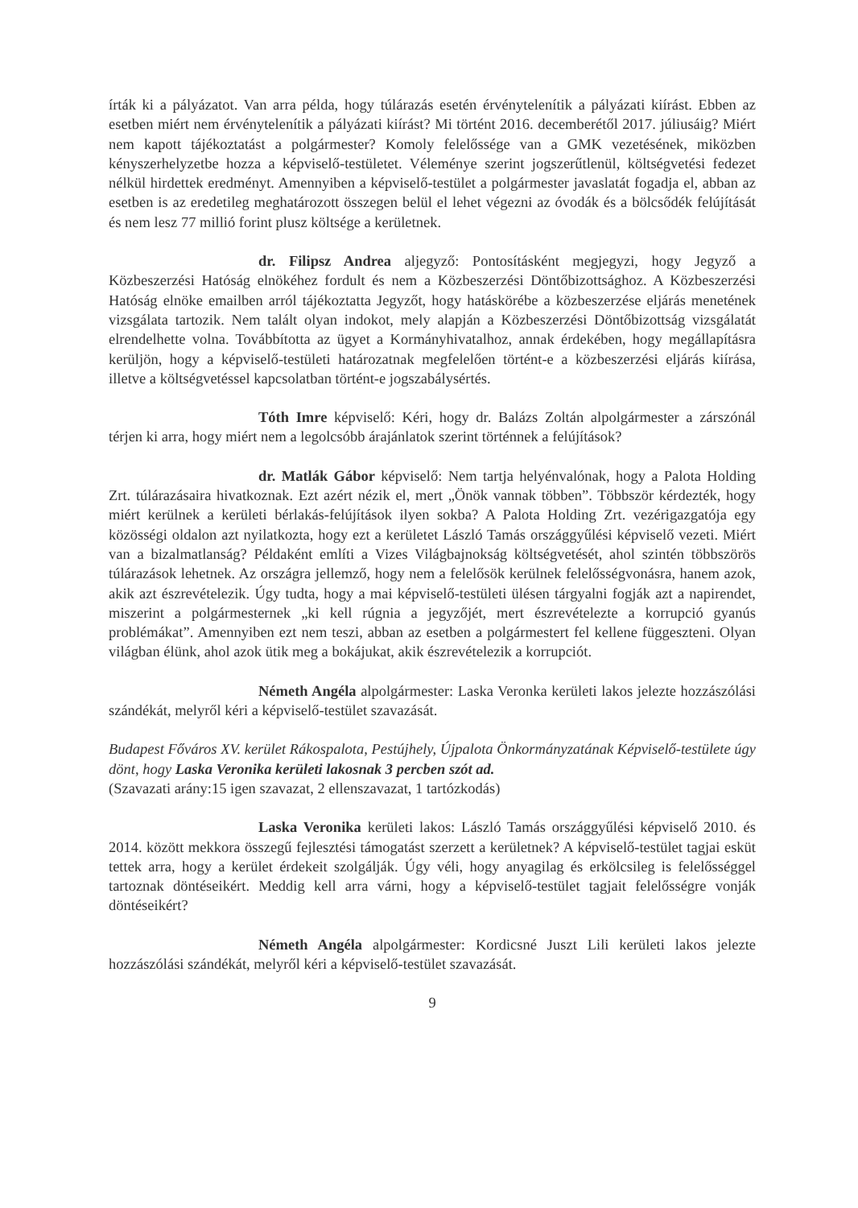írták ki a pályázatot. Van arra példa, hogy túlárazás esetén érvénytelenítik a pályázati kiírást. Ebben az esetben miért nem érvénytelenítik a pályázati kiírást? Mi történt 2016. decemberétől 2017. júliusáig? Miért nem kapott tájékoztatást a polgármester? Komoly felelőssége van a GMK vezetésének, miközben kényszerhelyzetbe hozza a képviselő-testületet. Véleménye szerint jogszerűtlenül, költségvetési fedezet nélkül hirdettek eredményt. Amennyiben a képviselő-testület a polgármester javaslatát fogadja el, abban az esetben is az eredetileg meghatározott összegen belül el lehet végezni az óvodák és a bölcsődék felújítását és nem lesz 77 millió forint plusz költsége a kerületnek.
dr. Filipsz Andrea aljegyző: Pontosításként megjegyzi, hogy Jegyző a Közbeszerzési Hatóság elnökéhez fordult és nem a Közbeszerzési Döntőbizottsághoz. A Közbeszerzési Hatóság elnöke emailben arról tájékoztatta Jegyzőt, hogy hatáskörébe a közbeszerzése eljárás menetének vizsgálata tartozik. Nem talált olyan indokot, mely alapján a Közbeszerzési Döntőbizottság vizsgálatát elrendelhette volna. Továbbította az ügyet a Kormányhivatalhoz, annak érdekében, hogy megállapításra kerüljön, hogy a képviselő-testületi határozatnak megfelelően történt-e a közbeszerzési eljárás kiírása, illetve a költségvetéssel kapcsolatban történt-e jogszabálysértés.
Tóth Imre képviselő: Kéri, hogy dr. Balázs Zoltán alpolgármester a zárszónál térjen ki arra, hogy miért nem a legolcsóbb árajánlatok szerint történnek a felújítások?
dr. Matlák Gábor képviselő: Nem tartja helyénvalónak, hogy a Palota Holding Zrt. túlárazásaira hivatkoznak. Ezt azért nézik el, mert „Önök vannak többen”. Többször kérdezték, hogy miért kerülnek a kerületi bérlakás-felújítások ilyen sokba? A Palota Holding Zrt. vezérigazgatója egy közösségi oldalon azt nyilatkozta, hogy ezt a kerületet László Tamás országgyűlési képviselő vezeti. Miért van a bizalmatlanság? Példaként említi a Vizes Világbajnokság költségvetését, ahol szintén többszörös túlárazások lehetnek. Az országra jellemző, hogy nem a felelősök kerülnek felelősségvonásra, hanem azok, akik azt észrevételezik. Úgy tudta, hogy a mai képviselő-testületi ülésen tárgyalni fogják azt a napirendet, miszerint a polgármesternek „ki kell rúgnia a jegyzőjét, mert észrevételezte a korrupció gyanús problémákat”. Amennyiben ezt nem teszi, abban az esetben a polgármestert fel kellene függeszteni. Olyan világban élünk, ahol azok ütik meg a bokájukat, akik észrevételezik a korrupciót.
Németh Angéla alpolgármester: Laska Veronka kerületi lakos jelezte hozzászólási szándékát, melyről kéri a képviselő-testület szavazását.
Budapest Főváros XV. kerület Rákospalota, Pestújhely, Újpalota Önkormányzatának Képviselő-testülete úgy dönt, hogy Laska Veronika kerületi lakosnak 3 percben szót ad.
(Szavazati arány:15 igen szavazat, 2 ellenszavazat, 1 tartózkodás)
Laska Veronika kerületi lakos: László Tamás országgyűlési képviselő 2010. és 2014. között mekkora összegű fejlesztési támogatást szerzett a kerületnek? A képviselő-testület tagjai esküt tettek arra, hogy a kerület érdekeit szolgálják. Úgy véli, hogy anyagilag és erkölcsileg is felelősséggel tartoznak döntéseikért. Meddig kell arra várni, hogy a képviselő-testület tagjait felelősségre vonják döntéseikért?
Németh Angéla alpolgármester: Kordicsné Juszt Lili kerületi lakos jelezte hozzászólási szándékát, melyről kéri a képviselő-testület szavazását.
9